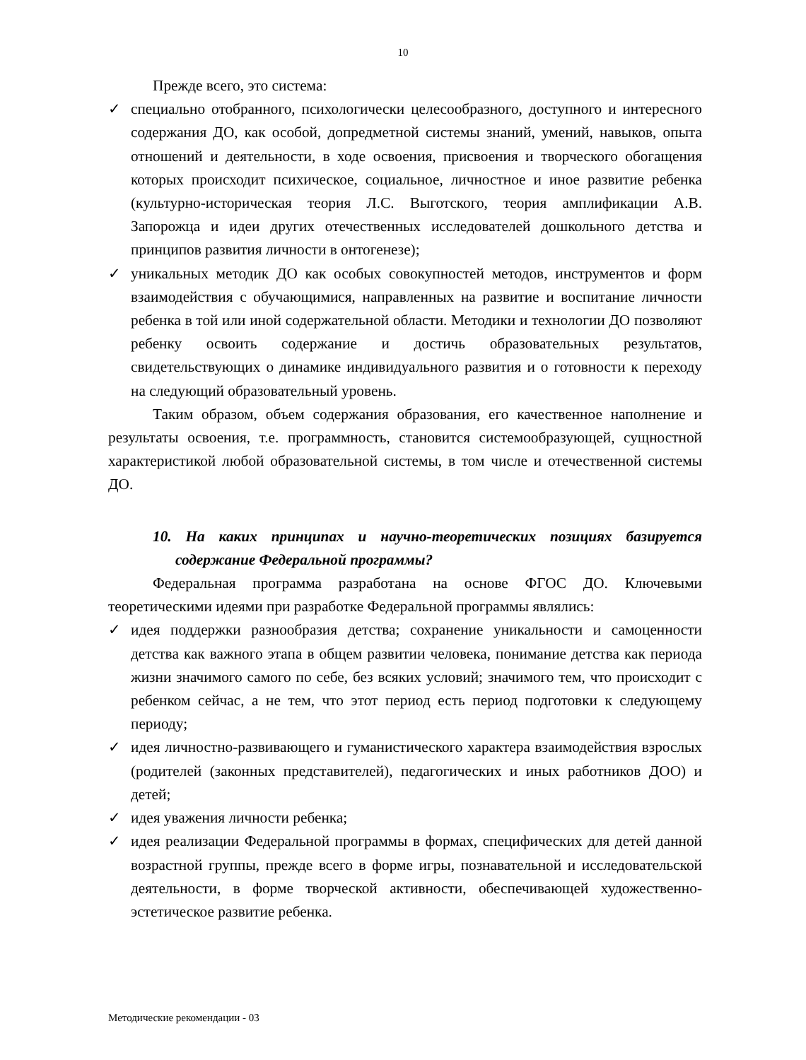10
Прежде всего, это система:
✓ специально отобранного, психологически целесообразного, доступного и интересного содержания ДО, как особой, допредметной системы знаний, умений, навыков, опыта отношений и деятельности, в ходе освоения, присвоения и творческого обогащения которых происходит психическое, социальное, личностное и иное развитие ребенка (культурно-историческая теория Л.С. Выготского, теория амплификации А.В. Запорожца и идеи других отечественных исследователей дошкольного детства и принципов развития личности в онтогенезе);
✓ уникальных методик ДО как особых совокупностей методов, инструментов и форм взаимодействия с обучающимися, направленных на развитие и воспитание личности ребенка в той или иной содержательной области. Методики и технологии ДО позволяют ребенку освоить содержание и достичь образовательных результатов, свидетельствующих о динамике индивидуального развития и о готовности к переходу на следующий образовательный уровень.
Таким образом, объем содержания образования, его качественное наполнение и результаты освоения, т.е. программность, становится системообразующей, сущностной характеристикой любой образовательной системы, в том числе и отечественной системы ДО.
10. На каких принципах и научно-теоретических позициях базируется содержание Федеральной программы?
Федеральная программа разработана на основе ФГОС ДО. Ключевыми теоретическими идеями при разработке Федеральной программы являлись:
✓ идея поддержки разнообразия детства; сохранение уникальности и самоценности детства как важного этапа в общем развитии человека, понимание детства как периода жизни значимого самого по себе, без всяких условий; значимого тем, что происходит с ребенком сейчас, а не тем, что этот период есть период подготовки к следующему периоду;
✓ идея личностно-развивающего и гуманистического характера взаимодействия взрослых (родителей (законных представителей), педагогических и иных работников ДОО) и детей;
✓ идея уважения личности ребенка;
✓ идея реализации Федеральной программы в формах, специфических для детей данной возрастной группы, прежде всего в форме игры, познавательной и исследовательской деятельности, в форме творческой активности, обеспечивающей художественно-эстетическое развитие ребенка.
Методические рекомендации - 03